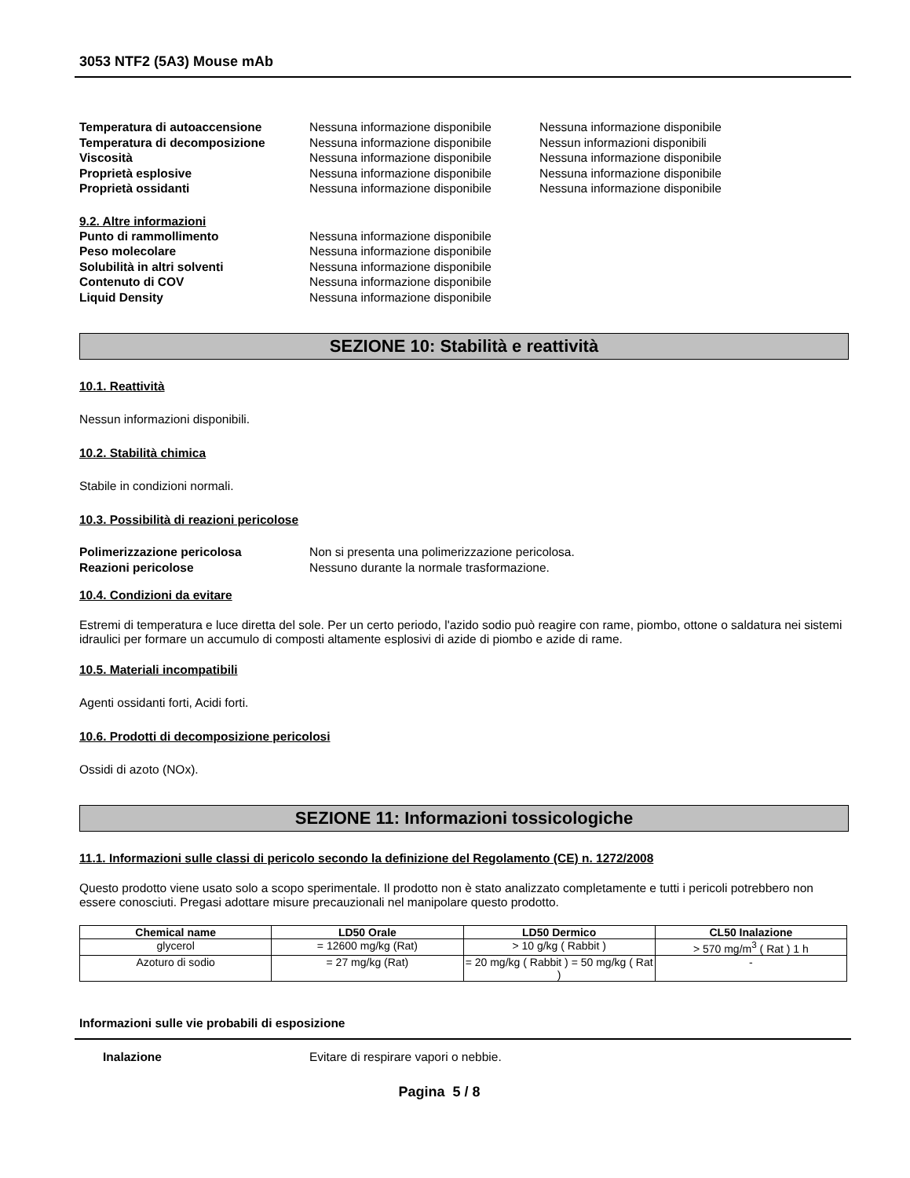3053 NTF2 (5A3) Mouse mAb
Temperatura di autoaccensione Nessuna informazione disponibile Nessuna informazione disponibile
Temperatura di decomposizione Nessuna informazione disponibile Nessun informazioni disponibili
Viscosità Nessuna informazione disponibile Nessuna informazione disponibile
Proprietà esplosive Nessuna informazione disponibile Nessuna informazione disponibile
Proprietà ossidanti Nessuna informazione disponibile Nessuna informazione disponibile
9.2. Altre informazioni
Punto di rammollimento Nessuna informazione disponibile
Peso molecolare Nessuna informazione disponibile
Solubilità in altri solventi Nessuna informazione disponibile
Contenuto di COV Nessuna informazione disponibile
Liquid Density Nessuna informazione disponibile
SEZIONE 10: Stabilità e reattività
10.1. Reattività
Nessun informazioni disponibili.
10.2. Stabilità chimica
Stabile in condizioni normali.
10.3. Possibilità di reazioni pericolose
Polimerizzazione pericolosa Non si presenta una polimerizzazione pericolosa.
Reazioni pericolose Nessuno durante la normale trasformazione.
10.4. Condizioni da evitare
Estremi di temperatura e luce diretta del sole. Per un certo periodo, l'azido sodio può reagire con rame, piombo, ottone o saldatura nei sistemi idraulici per formare un accumulo di composti altamente esplosivi di azide di piombo e azide di rame.
10.5. Materiali incompatibili
Agenti ossidanti forti, Acidi forti.
10.6. Prodotti di decomposizione pericolosi
Ossidi di azoto (NOx).
SEZIONE 11: Informazioni tossicologiche
11.1. Informazioni sulle classi di pericolo secondo la definizione del Regolamento (CE) n. 1272/2008
Questo prodotto viene usato solo a scopo sperimentale. Il prodotto non è stato analizzato completamente e tutti i pericoli potrebbero non essere conosciuti. Pregasi adottare misure precauzionali nel manipolare questo prodotto.
| Chemical name | LD50 Orale | LD50 Dermico | CL50 Inalazione |
| --- | --- | --- | --- |
| glycerol | = 12600 mg/kg (Rat) | > 10 g/kg ( Rabbit ) | > 570 mg/m<sup>3</sup> ( Rat ) 1 h |
| Azoturo di sodio | = 27 mg/kg (Rat) | = 20 mg/kg ( Rabbit ) = 50 mg/kg ( Rat ) | - |
Informazioni sulle vie probabili di esposizione
Inalazione Evitare di respirare vapori o nebbie.
Pagina 5 / 8